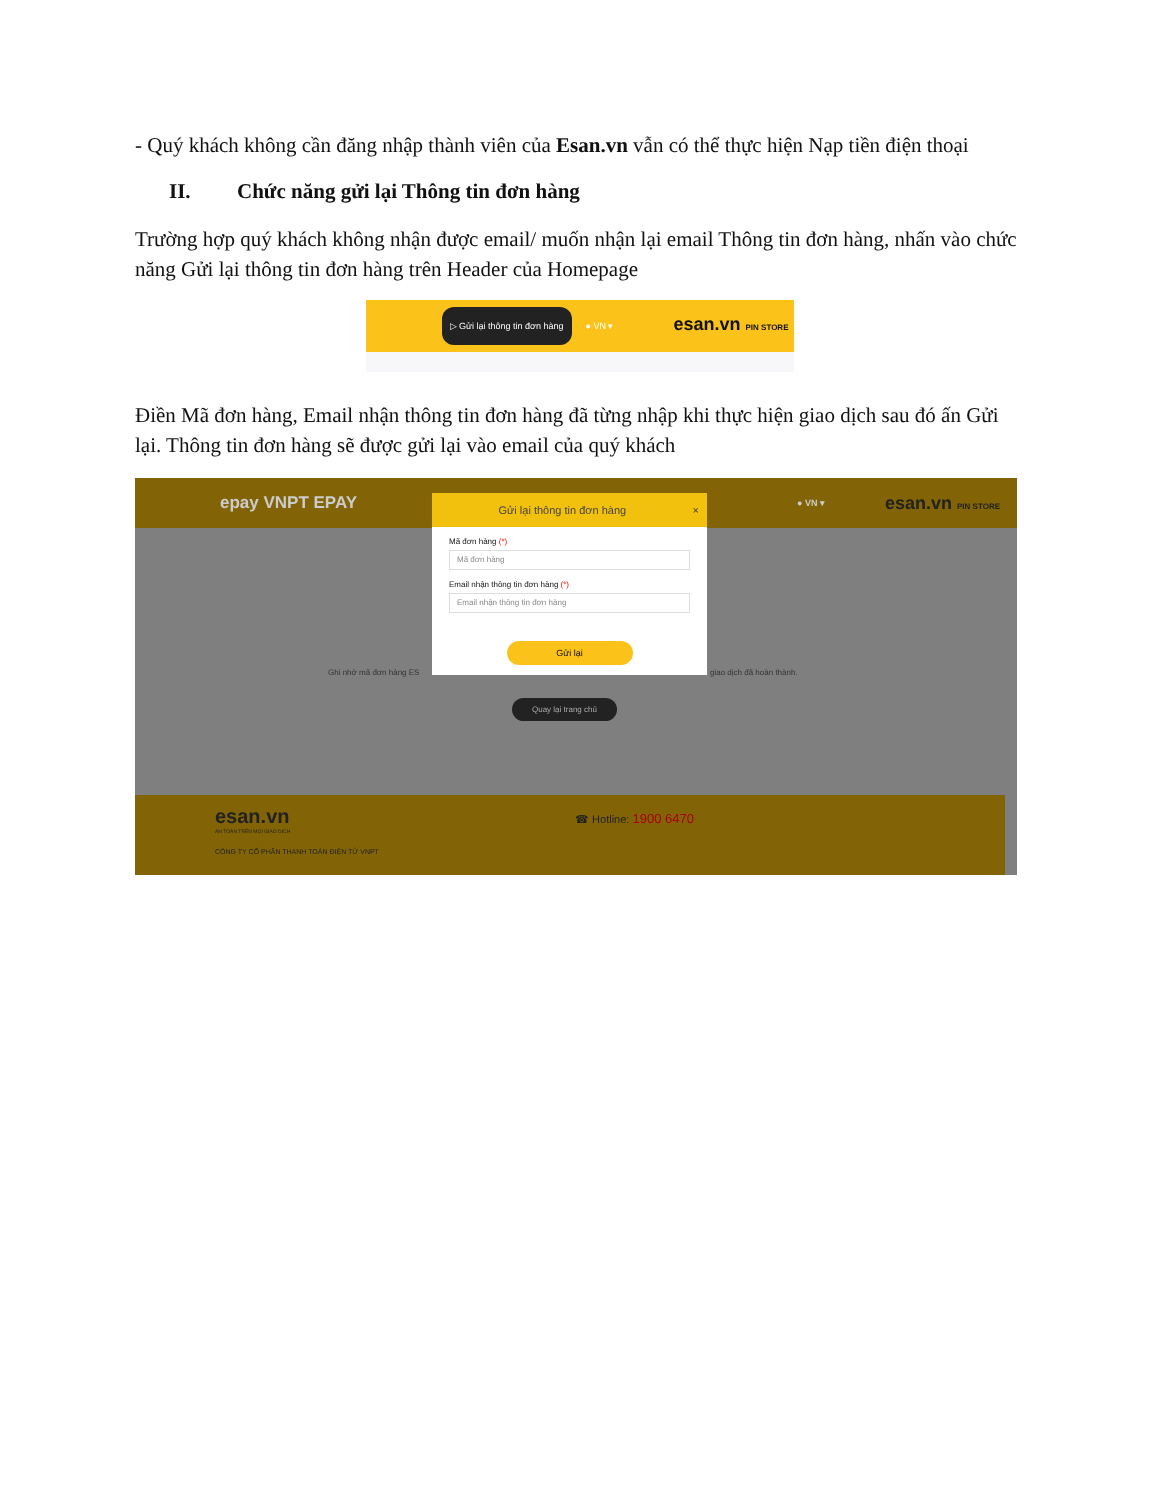- Quý khách không cần đăng nhập thành viên của Esan.vn vẫn có thể thực hiện Nạp tiền điện thoại
II. Chức năng gửi lại Thông tin đơn hàng
Trường hợp quý khách không nhận được email/ muốn nhận lại email Thông tin đơn hàng, nhấn vào chức năng Gửi lại thông tin đơn hàng trên Header của Homepage
▷ Gửi lại thông tin đơn hàng ● VN ▾ esan.vn PIN STORE
Điền Mã đơn hàng, Email nhận thông tin đơn hàng đã từng nhập khi thực hiện giao dịch sau đó ấn Gửi lại. Thông tin đơn hàng sẽ được gửi lại vào email của quý khách
epay VNPT EPAY ● VN ▾ esan.vn PIN STORE
Ghi nhớ mã đơn hàng ES giao dịch đã hoàn thành.
Quay lại trang chủ
Gửi lại thông tin đơn hàng ×
Mã đơn hàng (*)
Mã đơn hàng
Email nhận thông tin đơn hàng (*)
Email nhận thông tin đơn hàng
Gửi lại
esan.vn ☎ Hotline: 1900 6470
AN TOÀN TRÊN MỌI GIAO DỊCH
CÔNG TY CỔ PHẦN THANH TOÁN ĐIỆN TỬ VNPT